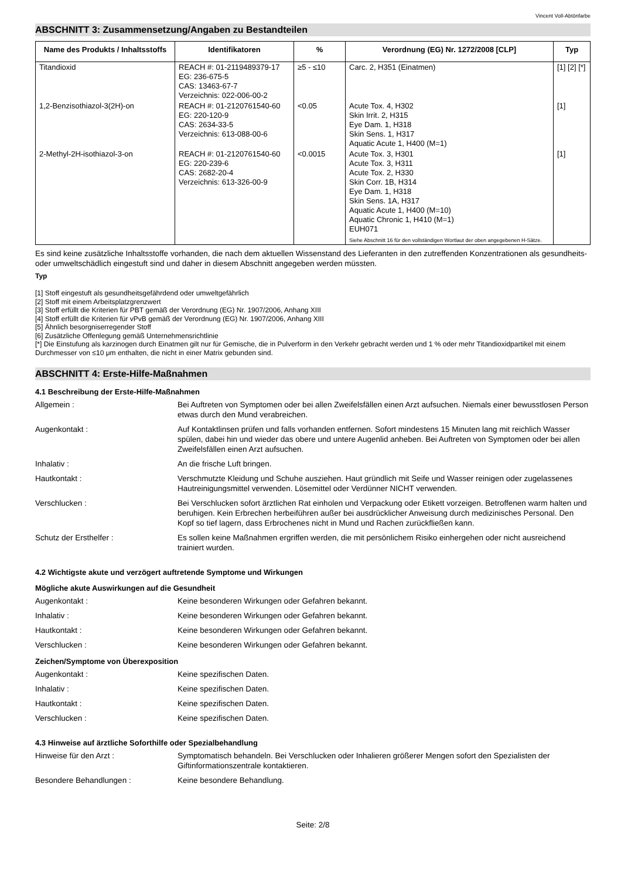Vincent Voll-Abtönfarbe
ABSCHNITT 3: Zusammensetzung/Angaben zu Bestandteilen
| Name des Produkts / Inhaltsstoffs | Identifikatoren | % | Verordnung (EG) Nr. 1272/2008 [CLP] | Typ |
| --- | --- | --- | --- | --- |
| Titandioxid | REACH #: 01-2119489379-17 EG: 236-675-5 CAS: 13463-67-7 Verzeichnis: 022-006-00-2 | ≥5 - ≤10 | Carc. 2, H351 (Einatmen) | [1] [2] [*] |
| 1,2-Benzisothiazol-3(2H)-on | REACH #: 01-2120761540-60 EG: 220-120-9 CAS: 2634-33-5 Verzeichnis: 613-088-00-6 | <0.05 | Acute Tox. 4, H302 Skin Irrit. 2, H315 Eye Dam. 1, H318 Skin Sens. 1, H317 Aquatic Acute 1, H400 (M=1) | [1] |
| 2-Methyl-2H-isothiazol-3-on | REACH #: 01-2120761540-60 EG: 220-239-6 CAS: 2682-20-4 Verzeichnis: 613-326-00-9 | <0.0015 | Acute Tox. 3, H301 Acute Tox. 3, H311 Acute Tox. 2, H330 Skin Corr. 1B, H314 Eye Dam. 1, H318 Skin Sens. 1A, H317 Aquatic Acute 1, H400 (M=10) Aquatic Chronic 1, H410 (M=1) EUH071 Siehe Abschnitt 16 für den vollständigen Wortlaut der oben angegebenen H-Sätze. | [1] |
Es sind keine zusätzliche Inhaltsstoffe vorhanden, die nach dem aktuellen Wissenstand des Lieferanten in den zutreffenden Konzentrationen als gesundheits- oder umweltschädlich eingestuft sind und daher in diesem Abschnitt angegeben werden müssten.
Typ
[1] Stoff eingestuft als gesundheitsgefährdend oder umweltgefährlich
[2] Stoff mit einem Arbeitsplatzgrenzwert
[3] Stoff erfüllt die Kriterien für PBT gemäß der Verordnung (EG) Nr. 1907/2006, Anhang XIII
[4] Stoff erfüllt die Kriterien für vPvB gemäß der Verordnung (EG) Nr. 1907/2006, Anhang XIII
[5] Ähnlich besorgniserregender Stoff
[6] Zusätzliche Offenlegung gemäß Unternehmensrichtlinie
[*] Die Einstufung als karzinogen durch Einatmen gilt nur für Gemische, die in Pulverform in den Verkehr gebracht werden und 1 % oder mehr Titandioxidpartikel mit einem Durchmesser von ≤10 μm enthalten, die nicht in einer Matrix gebunden sind.
ABSCHNITT 4: Erste-Hilfe-Maßnahmen
4.1 Beschreibung der Erste-Hilfe-Maßnahmen
Allgemein : Bei Auftreten von Symptomen oder bei allen Zweifelsfällen einen Arzt aufsuchen. Niemals einer bewusstlosen Person etwas durch den Mund verabreichen.
Augenkontakt : Auf Kontaktlinsen prüfen und falls vorhanden entfernen. Sofort mindestens 15 Minuten lang mit reichlich Wasser spülen, dabei hin und wieder das obere und untere Augenlid anheben. Bei Auftreten von Symptomen oder bei allen Zweifelsfällen einen Arzt aufsuchen.
Inhalativ : An die frische Luft bringen.
Hautkontakt : Verschmutzte Kleidung und Schuhe ausziehen. Haut gründlich mit Seife und Wasser reinigen oder zugelassenes Hautreinigungsmittel verwenden. Lösemittel oder Verdünner NICHT verwenden.
Verschlucken : Bei Verschlucken sofort ärztlichen Rat einholen und Verpackung oder Etikett vorzeigen. Betroffenen warm halten und beruhigen. Kein Erbrechen herbeiführen außer bei ausdrücklicher Anweisung durch medizinisches Personal. Den Kopf so tief lagern, dass Erbrochenes nicht in Mund und Rachen zurückfließen kann.
Schutz der Ersthelfer : Es sollen keine Maßnahmen ergriffen werden, die mit persönlichem Risiko einhergehen oder nicht ausreichend trainiert wurden.
4.2 Wichtigste akute und verzögert auftretende Symptome und Wirkungen
Mögliche akute Auswirkungen auf die Gesundheit
Augenkontakt : Keine besonderen Wirkungen oder Gefahren bekannt.
Inhalativ : Keine besonderen Wirkungen oder Gefahren bekannt.
Hautkontakt : Keine besonderen Wirkungen oder Gefahren bekannt.
Verschlucken : Keine besonderen Wirkungen oder Gefahren bekannt.
Zeichen/Symptome von Überexposition
Augenkontakt : Keine spezifischen Daten.
Inhalativ : Keine spezifischen Daten.
Hautkontakt : Keine spezifischen Daten.
Verschlucken : Keine spezifischen Daten.
4.3 Hinweise auf ärztliche Soforthilfe oder Spezialbehandlung
Hinweise für den Arzt : Symptomatisch behandeln. Bei Verschlucken oder Inhalieren größerer Mengen sofort den Spezialisten der Giftinformationszentrale kontaktieren.
Besondere Behandlungen : Keine besondere Behandlung.
Seite: 2/8